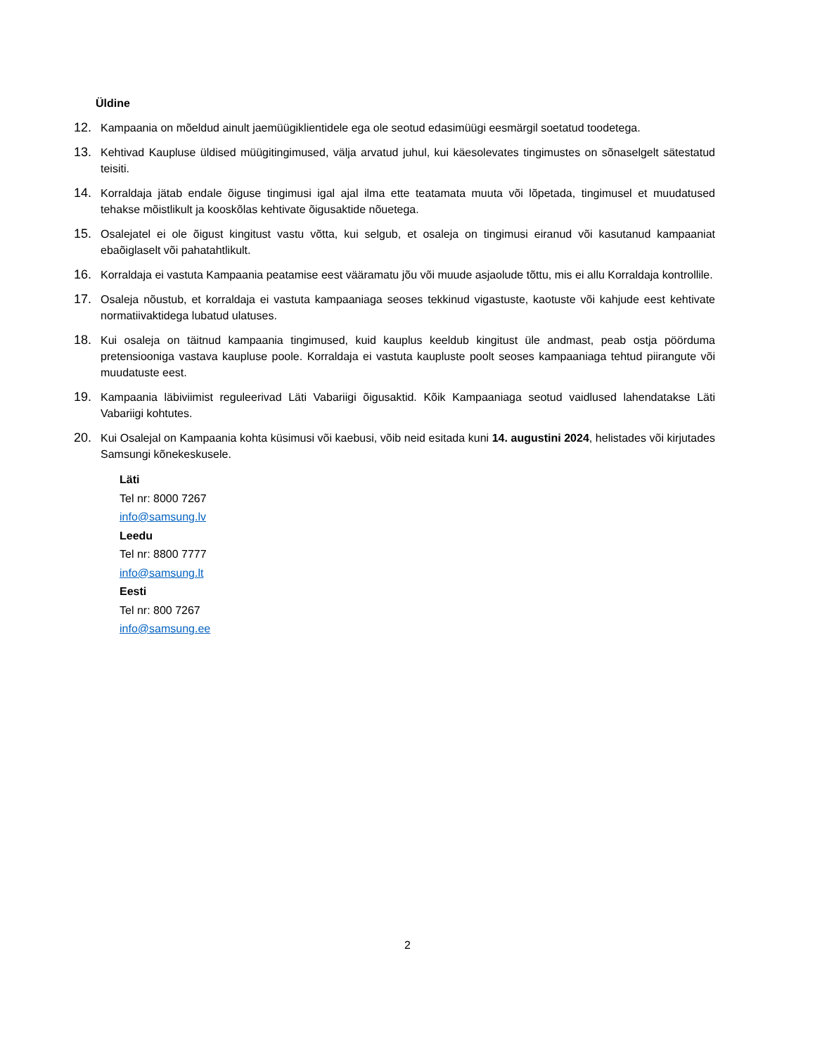Üldine
12. Kampaania on mõeldud ainult jaemüügiklientidele ega ole seotud edasimüügi eesmärgil soetatud toodetega.
13. Kehtivad Kaupluse üldised müügitingimused, välja arvatud juhul, kui käesolevates tingimustes on sõnaselgelt sätestatud teisiti.
14. Korraldaja jätab endale õiguse tingimusi igal ajal ilma ette teatamata muuta või lõpetada, tingimusel et muudatused tehakse mõistlikult ja kooskõlas kehtivate õigusaktide nõuetega.
15. Osalejatel ei ole õigust kingitust vastu võtta, kui selgub, et osaleja on tingimusi eiranud või kasutanud kampaaniat ebaõiglaselt või pahatahtlikult.
16. Korraldaja ei vastuta Kampaania peatamise eest vääramatu jõu või muude asjaolude tõttu, mis ei allu Korraldaja kontrollile.
17. Osaleja nõustub, et korraldaja ei vastuta kampaaniaga seoses tekkinud vigastuste, kaotuste või kahjude eest kehtivate normatiivaktidega lubatud ulatuses.
18. Kui osaleja on täitnud kampaania tingimused, kuid kauplus keeldub kingitust üle andmast, peab ostja pöörduma pretensiooniga vastava kaupluse poole. Korraldaja ei vastuta kaupluste poolt seoses kampaaniaga tehtud piirangute või muudatuste eest.
19. Kampaania läbiviimist reguleerivad Läti Vabariigi õigusaktid. Kõik Kampaaniaga seotud vaidlused lahendatakse Läti Vabariigi kohtutes.
20. Kui Osalejal on Kampaania kohta küsimusi või kaebusi, võib neid esitada kuni 14. augustini 2024, helistades või kirjutades Samsungi kõnekeskusele.
Läti
Tel nr: 8000 7267
info@samsung.lv
Leedu
Tel nr: 8800 7777
info@samsung.lt
Eesti
Tel nr: 800 7267
info@samsung.ee
2